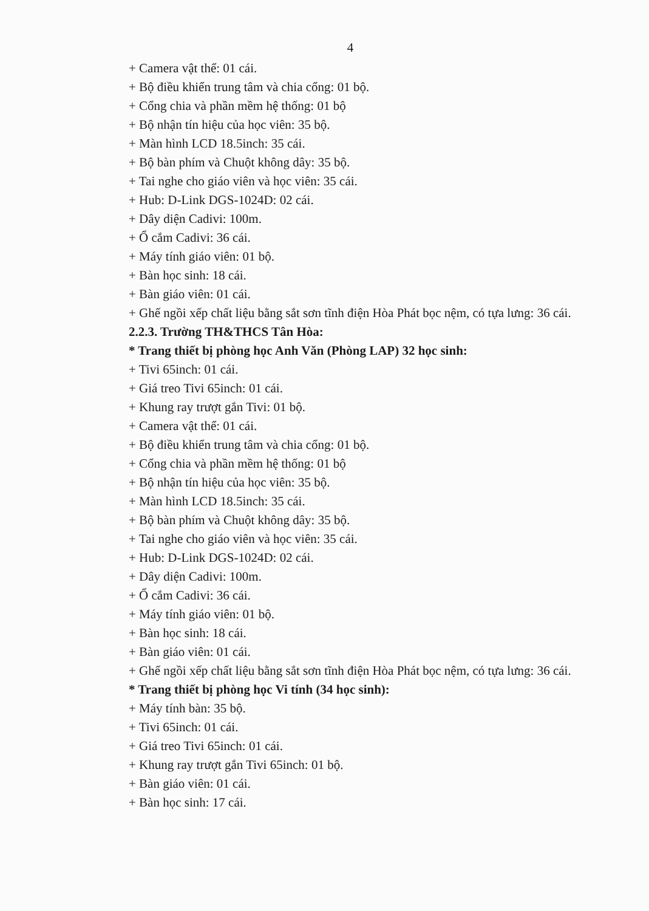4
+ Camera vật thể: 01 cái.
+ Bộ điều khiển trung tâm và chia cổng: 01 bộ.
+ Cổng chia và phần mềm hệ thống: 01 bộ
+ Bộ nhận tín hiệu của học viên: 35 bộ.
+ Màn hình LCD 18.5inch: 35 cái.
+ Bộ bàn phím và Chuột không dây: 35 bộ.
+ Tai nghe cho giáo viên và học viên: 35 cái.
+ Hub: D-Link DGS-1024D: 02 cái.
+ Dây diện Cadivi: 100m.
+ Ổ cắm Cadivi: 36 cái.
+ Máy tính giáo viên: 01 bộ.
+ Bàn học sinh: 18 cái.
+ Bàn giáo viên: 01 cái.
+ Ghế ngồi xếp chất liệu bằng sắt sơn tĩnh điện Hòa Phát bọc nệm, có tựa lưng: 36 cái.
2.2.3. Trường TH&THCS Tân Hòa:
* Trang thiết bị phòng học Anh Văn (Phòng LAP) 32 học sinh:
+ Tivi 65inch: 01 cái.
+ Giá treo Tivi 65inch: 01 cái.
+ Khung ray trượt gắn Tivi: 01 bộ.
+ Camera vật thể: 01 cái.
+ Bộ điều khiển trung tâm và chia cổng: 01 bộ.
+ Cổng chia và phần mềm hệ thống: 01 bộ
+ Bộ nhận tín hiệu của học viên: 35 bộ.
+ Màn hình LCD 18.5inch: 35 cái.
+ Bộ bàn phím và Chuột không dây: 35 bộ.
+ Tai nghe cho giáo viên và học viên: 35 cái.
+ Hub: D-Link DGS-1024D: 02 cái.
+ Dây diện Cadivi: 100m.
+ Ổ cắm Cadivi: 36 cái.
+ Máy tính giáo viên: 01 bộ.
+ Bàn học sinh: 18 cái.
+ Bàn giáo viên: 01 cái.
+ Ghế ngồi xếp chất liệu bằng sắt sơn tĩnh điện Hòa Phát bọc nệm, có tựa lưng: 36 cái.
* Trang thiết bị phòng học Vi tính (34 học sinh):
+ Máy tính bàn: 35 bộ.
+ Tivi 65inch: 01 cái.
+ Giá treo Tivi 65inch: 01 cái.
+ Khung ray trượt gắn Tivi 65inch: 01 bộ.
+ Bàn giáo viên: 01 cái.
+ Bàn học sinh: 17 cái.